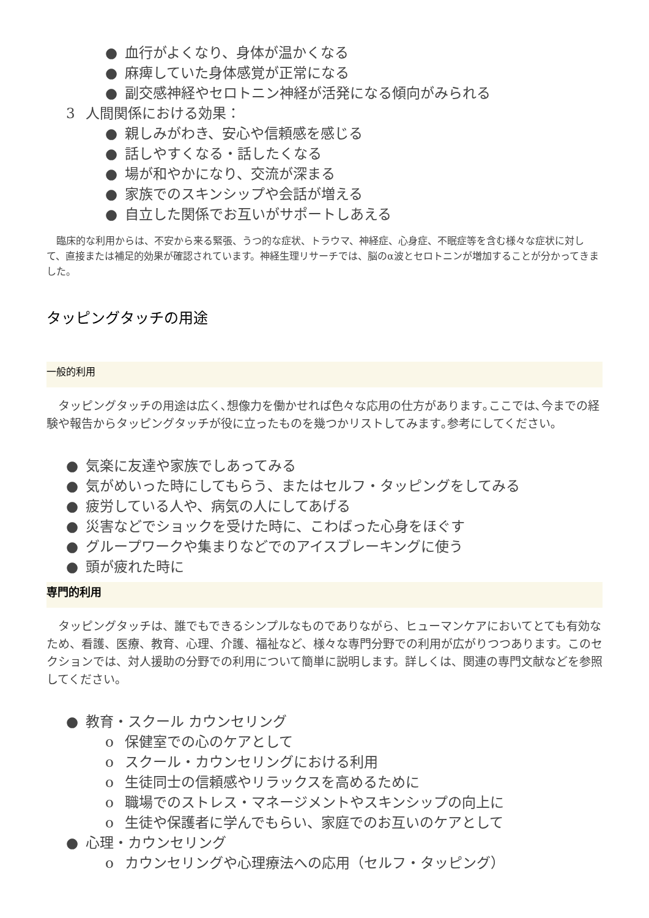● 血行がよくなり、身体が温かくなる
● 麻痺していた身体感覚が正常になる
● 副交感神経やセロトニン神経が活発になる傾向がみられる
3 人間関係における効果：
● 親しみがわき、安心や信頼感を感じる
● 話しやすくなる・話したくなる
● 場が和やかになり、交流が深まる
● 家族でのスキンシップや会話が増える
● 自立した関係でお互いがサポートしあえる
　臨床的な利用からは、不安から来る緊張、うつ的な症状、トラウマ、神経症、心身症、不眠症等を含む様々な症状に対して、直接または補足的効果が確認されています。神経生理リサーチでは、脳のα波とセロトニンが増加することが分かってきました。
タッピングタッチの用途
一般的利用
　タッピングタッチの用途は広く､想像力を働かせれば色々な応用の仕方があります｡ここでは､今までの経験や報告からタッピングタッチが役に立ったものを幾つかリストしてみます｡参考にしてください｡
● 気楽に友達や家族でしあってみる
● 気がめいった時にしてもらう、またはセルフ・タッピングをしてみる
● 疲労している人や、病気の人にしてあげる
● 災害などでショックを受けた時に、こわばった心身をほぐす
● グループワークや集まりなどでのアイスブレーキングに使う
● 頭が疲れた時に
専門的利用
　タッピングタッチは、誰でもできるシンプルなものでありながら、ヒューマンケアにおいてとても有効なため、看護、医療、教育、心理、介護、福祉など、様々な専門分野での利用が広がりつつあります。このセクションでは、対人援助の分野での利用について簡単に説明します。詳しくは、関連の専門文献などを参照してください。
● 教育・スクール カウンセリング
o 保健室での心のケアとして
o スクール・カウンセリングにおける利用
o 生徒同士の信頼感やリラックスを高めるために
o 職場でのストレス・マネージメントやスキンシップの向上に
o 生徒や保護者に学んでもらい、家庭でのお互いのケアとして
● 心理・カウンセリング
o カウンセリングや心理療法への応用（セルフ・タッピング）